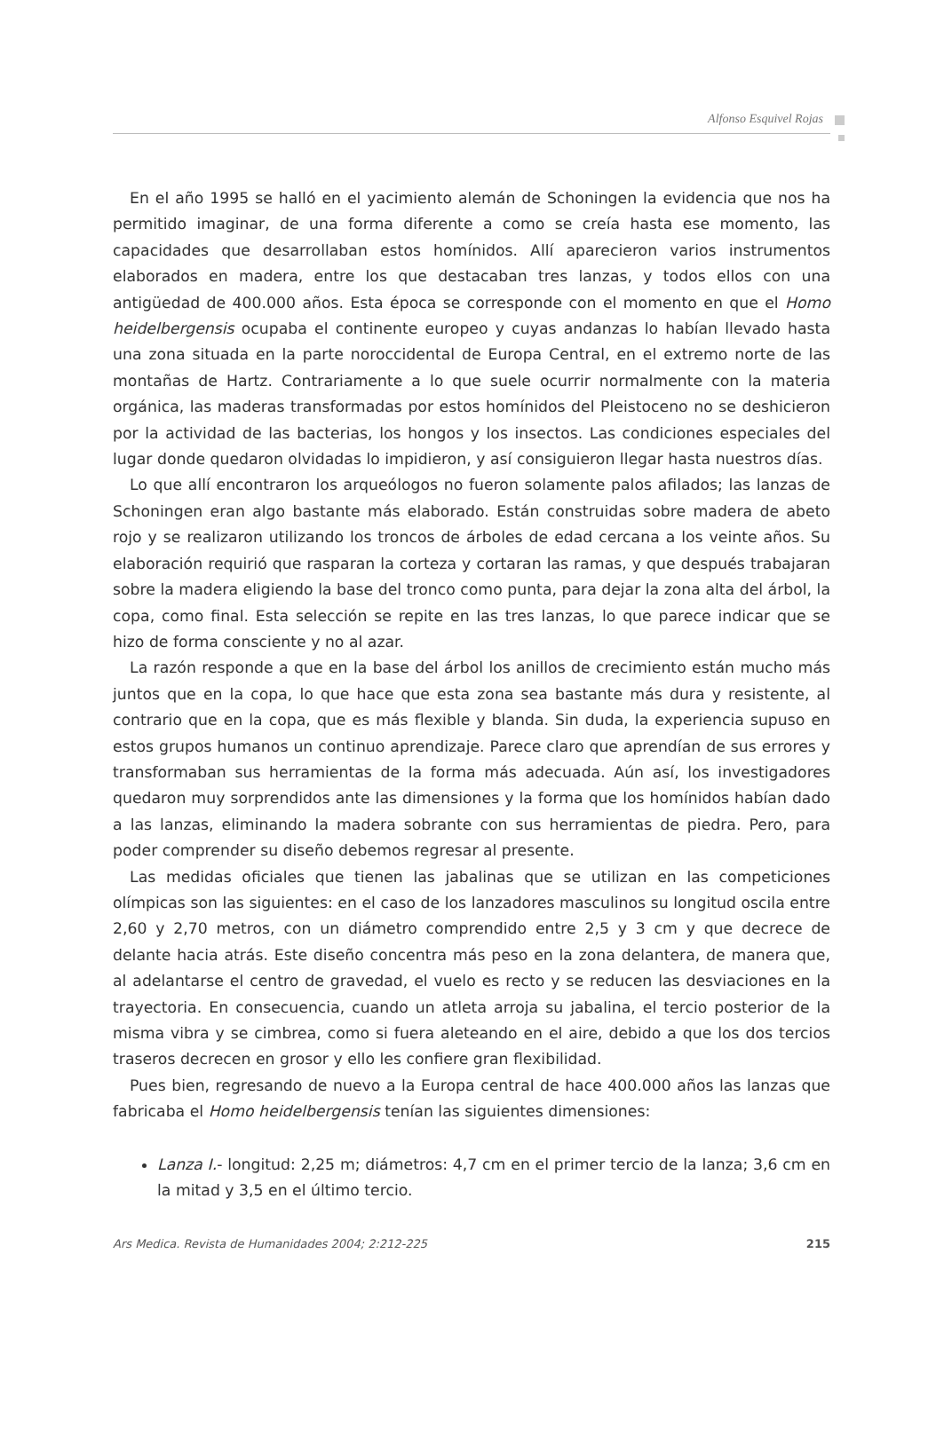Alfonso Esquivel Rojas
En el año 1995 se halló en el yacimiento alemán de Schoningen la evidencia que nos ha permitido imaginar, de una forma diferente a como se creía hasta ese momento, las capacidades que desarrollaban estos homínidos. Allí aparecieron varios instrumentos elaborados en madera, entre los que destacaban tres lanzas, y todos ellos con una antigüedad de 400.000 años. Esta época se corresponde con el momento en que el Homo heidelbergensis ocupaba el continente europeo y cuyas andanzas lo habían llevado hasta una zona situada en la parte noroccidental de Europa Central, en el extremo norte de las montañas de Hartz. Contrariamente a lo que suele ocurrir normalmente con la materia orgánica, las maderas transformadas por estos homínidos del Pleistoceno no se deshicieron por la actividad de las bacterias, los hongos y los insectos. Las condiciones especiales del lugar donde quedaron olvidadas lo impidieron, y así consiguieron llegar hasta nuestros días.
Lo que allí encontraron los arqueólogos no fueron solamente palos afilados; las lanzas de Schoningen eran algo bastante más elaborado. Están construidas sobre madera de abeto rojo y se realizaron utilizando los troncos de árboles de edad cercana a los veinte años. Su elaboración requirió que rasparan la corteza y cortaran las ramas, y que después trabajaran sobre la madera eligiendo la base del tronco como punta, para dejar la zona alta del árbol, la copa, como final. Esta selección se repite en las tres lanzas, lo que parece indicar que se hizo de forma consciente y no al azar.
La razón responde a que en la base del árbol los anillos de crecimiento están mucho más juntos que en la copa, lo que hace que esta zona sea bastante más dura y resistente, al contrario que en la copa, que es más flexible y blanda. Sin duda, la experiencia supuso en estos grupos humanos un continuo aprendizaje. Parece claro que aprendían de sus errores y transformaban sus herramientas de la forma más adecuada. Aún así, los investigadores quedaron muy sorprendidos ante las dimensiones y la forma que los homínidos habían dado a las lanzas, eliminando la madera sobrante con sus herramientas de piedra. Pero, para poder comprender su diseño debemos regresar al presente.
Las medidas oficiales que tienen las jabalinas que se utilizan en las competiciones olímpicas son las siguientes: en el caso de los lanzadores masculinos su longitud oscila entre 2,60 y 2,70 metros, con un diámetro comprendido entre 2,5 y 3 cm y que decrece de delante hacia atrás. Este diseño concentra más peso en la zona delantera, de manera que, al adelantarse el centro de gravedad, el vuelo es recto y se reducen las desviaciones en la trayectoria. En consecuencia, cuando un atleta arroja su jabalina, el tercio posterior de la misma vibra y se cimbrea, como si fuera aleteando en el aire, debido a que los dos tercios traseros decrecen en grosor y ello les confiere gran flexibilidad.
Pues bien, regresando de nuevo a la Europa central de hace 400.000 años las lanzas que fabricaba el Homo heidelbergensis tenían las siguientes dimensiones:
Lanza I.- longitud: 2,25 m; diámetros: 4,7 cm en el primer tercio de la lanza; 3,6 cm en la mitad y 3,5 en el último tercio.
Ars Medica. Revista de Humanidades 2004; 2:212-225 215